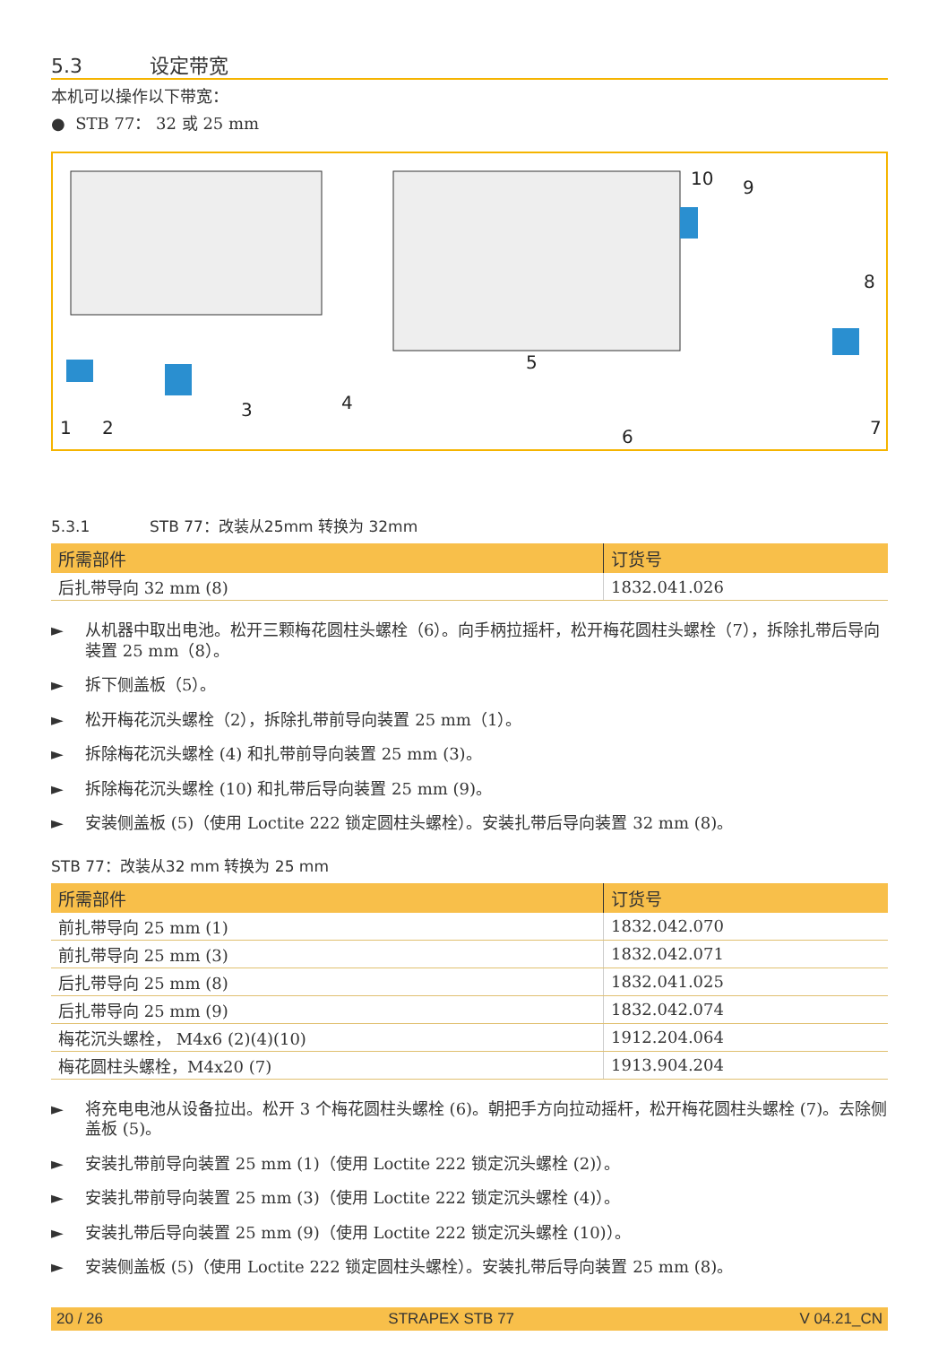5.3 设定带宽
本机可以操作以下带宽：
● STB 77： 32 或 25 mm
1
2
3
4
5
6
7
8
9
10
5.3.1 STB 77：改装从25mm 转换为 32mm
| 所需部件 | 订货号 |
| --- | --- |
| 后扎带导向 32 mm (8) | 1832.041.026 |
► 从机器中取出电池。松开三颗梅花圆柱头螺栓（6）。向手柄拉摇杆，松开梅花圆柱头螺栓（7），拆除扎带后导向装置 25 mm（8）。
► 拆下侧盖板（5）。
► 松开梅花沉头螺栓（2），拆除扎带前导向装置 25 mm（1）。
► 拆除梅花沉头螺栓 (4) 和扎带前导向装置 25 mm (3)。
► 拆除梅花沉头螺栓 (10) 和扎带后导向装置 25 mm (9)。
► 安装侧盖板 (5)（使用 Loctite 222 锁定圆柱头螺栓）。安装扎带后导向装置 32 mm (8)。
STB 77：改装从32 mm 转换为 25 mm
| 所需部件 | 订货号 |
| --- | --- |
| 前扎带导向 25 mm (1) | 1832.042.070 |
| 前扎带导向 25 mm (3) | 1832.042.071 |
| 后扎带导向 25 mm (8) | 1832.041.025 |
| 后扎带导向 25 mm (9) | 1832.042.074 |
| 梅花沉头螺栓， M4x6 (2)(4)(10) | 1912.204.064 |
| 梅花圆柱头螺栓，M4x20 (7) | 1913.904.204 |
► 将充电电池从设备拉出。松开 3 个梅花圆柱头螺栓 (6)。朝把手方向拉动摇杆，松开梅花圆柱头螺栓 (7)。去除侧盖板 (5)。
► 安装扎带前导向装置 25 mm (1)（使用 Loctite 222 锁定沉头螺栓 (2)）。
► 安装扎带前导向装置 25 mm (3)（使用 Loctite 222 锁定沉头螺栓 (4)）。
► 安装扎带后导向装置 25 mm (9)（使用 Loctite 222 锁定沉头螺栓 (10)）。
► 安装侧盖板 (5)（使用 Loctite 222 锁定圆柱头螺栓）。安装扎带后导向装置 25 mm (8)。
20 / 26 STRAPEX STB 77 V 04.21_CN